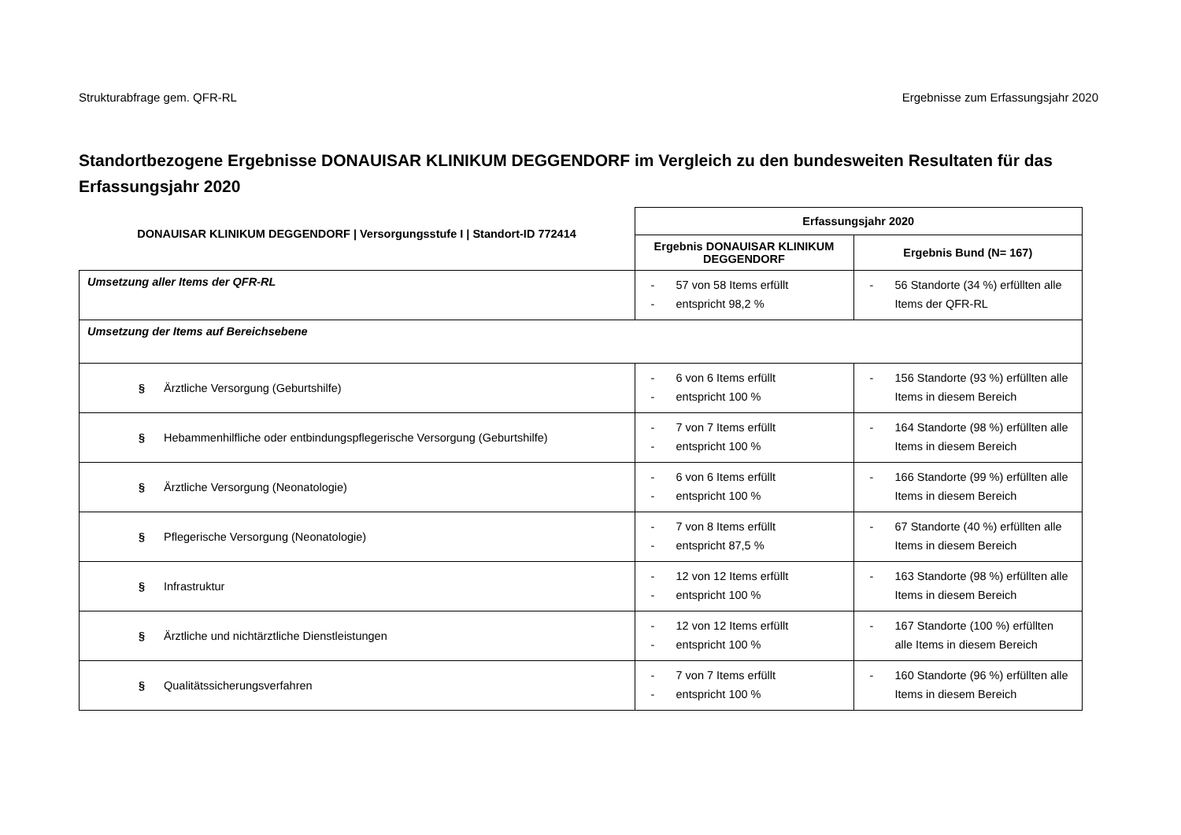Strukturabfrage gem. QFR-RL Ergebnisse zum Erfassungsjahr 2020
Standortbezogene Ergebnisse DONAUISAR KLINIKUM DEGGENDORF im Vergleich zu den bundesweiten Resultaten für das Erfassungsjahr 2020
| DONAUISAR KLINIKUM DEGGENDORF / Versorgungsstufe I / Standort-ID 772414 | Erfassungsjahr 2020 | |
| --- | --- | --- |
| | Ergebnis DONAUISAR KLINIKUM DEGGENDORF | Ergebnis Bund (N= 167) |
| Umsetzung aller Items der QFR-RL | - 57 von 58 Items erfüllt - entspricht 98,2 % | - 56 Standorte (34 %) erfüllten alle Items der QFR-RL |
| Umsetzung der Items auf Bereichsebene | | |
| § Ärztliche Versorgung (Geburtshilfe) | - 6 von 6 Items erfüllt - entspricht 100 % | - 156 Standorte (93 %) erfüllten alle Items in diesem Bereich |
| § Hebammenhilfliche oder entbindungspflegerische Versorgung (Geburtshilfe) | - 7 von 7 Items erfüllt - entspricht 100 % | - 164 Standorte (98 %) erfüllten alle Items in diesem Bereich |
| § Ärztliche Versorgung (Neonatologie) | - 6 von 6 Items erfüllt - entspricht 100 % | - 166 Standorte (99 %) erfüllten alle Items in diesem Bereich |
| § Pflegerische Versorgung (Neonatologie) | - 7 von 8 Items erfüllt - entspricht 87,5 % | - 67 Standorte (40 %) erfüllten alle Items in diesem Bereich |
| § Infrastruktur | - 12 von 12 Items erfüllt - entspricht 100 % | - 163 Standorte (98 %) erfüllten alle Items in diesem Bereich |
| § Ärztliche und nichtärztliche Dienstleistungen | - 12 von 12 Items erfüllt - entspricht 100 % | - 167 Standorte (100 %) erfüllten alle Items in diesem Bereich |
| § Qualitätssicherungsverfahren | - 7 von 7 Items erfüllt - entspricht 100 % | - 160 Standorte (96 %) erfüllten alle Items in diesem Bereich |